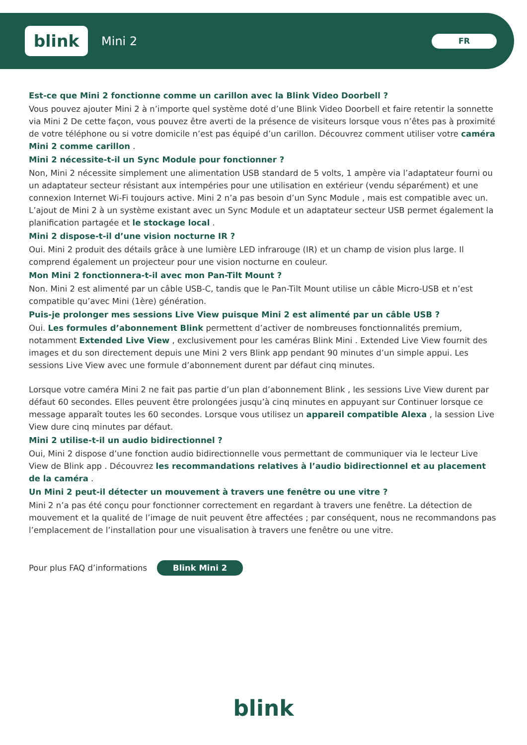blink
Mini 2
FR
Est-ce que Mini 2 fonctionne comme un carillon avec la Blink Video Doorbell ?
Vous pouvez ajouter Mini 2 à n’importe quel système doté d’une Blink Video Doorbell et faire retentir la sonnette via Mini 2 De cette façon, vous pouvez être averti de la présence de visiteurs lorsque vous n’êtes pas à proximité de votre téléphone ou si votre domicile n’est pas équipé d’un carillon. Découvrez comment utiliser votre caméra Mini 2 comme carillon .
Mini 2 nécessite-t-il un Sync Module pour fonctionner ?
Non, Mini 2 nécessite simplement une alimentation USB standard de 5 volts, 1 ampère via l’adaptateur fourni ou un adaptateur secteur résistant aux intempéries pour une utilisation en extérieur (vendu séparément) et une connexion Internet Wi-Fi toujours active. Mini 2 n’a pas besoin d’un Sync Module , mais est compatible avec un. L’ajout de Mini 2 à un système existant avec un Sync Module et un adaptateur secteur USB permet également la planification partagée et le stockage local .
Mini 2 dispose-t-il d’une vision nocturne IR ?
Oui. Mini 2 produit des détails grâce à une lumière LED infrarouge (IR) et un champ de vision plus large. Il comprend également un projecteur pour une vision nocturne en couleur.
Mon Mini 2 fonctionnera-t-il avec mon Pan-Tilt Mount ?
Non. Mini 2 est alimenté par un câble USB-C, tandis que le Pan-Tilt Mount utilise un câble Micro-USB et n’est compatible qu’avec Mini (1ère) génération.
Puis-je prolonger mes sessions Live View puisque Mini 2 est alimenté par un câble USB ?
Oui. Les formules d’abonnement Blink permettent d’activer de nombreuses fonctionnalités premium, notamment Extended Live View , exclusivement pour les caméras Blink Mini . Extended Live View fournit des images et du son directement depuis une Mini 2 vers Blink app pendant 90 minutes d’un simple appui. Les sessions Live View avec une formule d’abonnement durent par défaut cinq minutes.
Lorsque votre caméra Mini 2 ne fait pas partie d’un plan d’abonnement Blink , les sessions Live View durent par défaut 60 secondes. Elles peuvent être prolongées jusqu’à cinq minutes en appuyant sur Continuer lorsque ce message apparaît toutes les 60 secondes. Lorsque vous utilisez un appareil compatible Alexa , la session Live View dure cinq minutes par défaut.
Mini 2 utilise-t-il un audio bidirectionnel ?
Oui, Mini 2 dispose d’une fonction audio bidirectionnelle vous permettant de communiquer via le lecteur Live View de Blink app . Découvrez les recommandations relatives à l’audio bidirectionnel et au placement de la caméra .
Un Mini 2 peut-il détecter un mouvement à travers une fenêtre ou une vitre ?
Mini 2 n’a pas été conçu pour fonctionner correctement en regardant à travers une fenêtre. La détection de mouvement et la qualité de l’image de nuit peuvent être affectées ; par conséquent, nous ne recommandons pas l’emplacement de l’installation pour une visualisation à travers une fenêtre ou une vitre.
Pour plus FAQ d’informations Blink Mini 2
blink